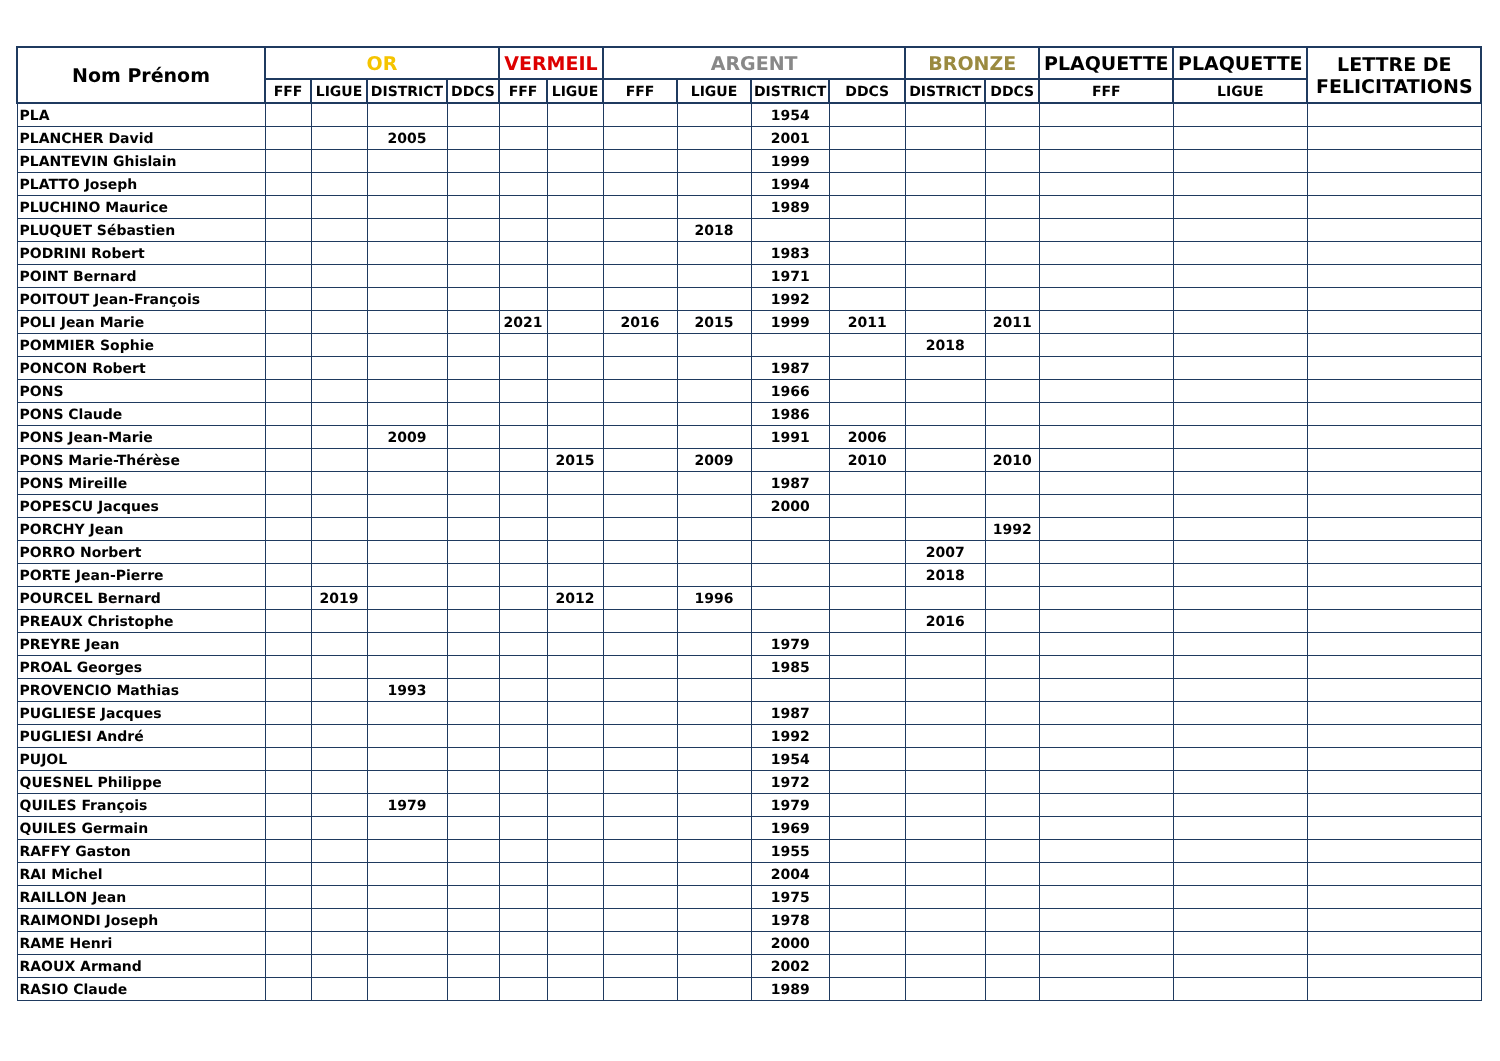| Nom Prénom | OR | | | | VERMEIL | | ARGENT | | | | BRONZE | | PLAQUETTE | PLAQUETTE | LETTRE DE FELICITATIONS |
| --- | --- | --- | --- | --- | --- | --- | --- | --- | --- | --- | --- | --- | --- | --- | --- |
| | FFF | LIGUE | DISTRICT | DDCS | FFF | LIGUE | FFF | LIGUE | DISTRICT | DDCS | DISTRICT | DDCS | FFF | LIGUE | |
| PLA | | | | | | | | | 1954 | | | | | | |
| PLANCHER David | | | 2005 | | | | | | 2001 | | | | | | |
| PLANTEVIN Ghislain | | | | | | | | | 1999 | | | | | | |
| PLATTO Joseph | | | | | | | | | 1994 | | | | | | |
| PLUCHINO Maurice | | | | | | | | | 1989 | | | | | | |
| PLUQUET Sébastien | | | | | | | | 2018 | | | | | | | |
| PODRINI Robert | | | | | | | | | 1983 | | | | | | |
| POINT Bernard | | | | | | | | | 1971 | | | | | | |
| POITOUT Jean-François | | | | | | | | | 1992 | | | | | | |
| POLI Jean Marie | | | | | 2021 | | 2016 | 2015 | 1999 | 2011 | | 2011 | | | |
| POMMIER Sophie | | | | | | | | | | | 2018 | | | | |
| PONCON Robert | | | | | | | | | 1987 | | | | | | |
| PONS | | | | | | | | | 1966 | | | | | | |
| PONS Claude | | | | | | | | | 1986 | | | | | | |
| PONS Jean-Marie | | | 2009 | | | | | | 1991 | 2006 | | | | | |
| PONS Marie-Thérèse | | | | | | 2015 | | 2009 | | 2010 | | 2010 | | | |
| PONS Mireille | | | | | | | | | 1987 | | | | | | |
| POPESCU Jacques | | | | | | | | | 2000 | | | | | | |
| PORCHY Jean | | | | | | | | | | | | 1992 | | | |
| PORRO Norbert | | | | | | | | | | | 2007 | | | | |
| PORTE Jean-Pierre | | | | | | | | | | | 2018 | | | | |
| POURCEL Bernard | | 2019 | | | | 2012 | | 1996 | | | | | | | |
| PREAUX Christophe | | | | | | | | | | | 2016 | | | | |
| PREYRE Jean | | | | | | | | | 1979 | | | | | | |
| PROAL Georges | | | | | | | | | 1985 | | | | | | |
| PROVENCIO Mathias | | | 1993 | | | | | | | | | | | | |
| PUGLIESE Jacques | | | | | | | | | 1987 | | | | | | |
| PUGLIESI André | | | | | | | | | 1992 | | | | | | |
| PUJOL | | | | | | | | | 1954 | | | | | | |
| QUESNEL Philippe | | | | | | | | | 1972 | | | | | | |
| QUILES François | | | 1979 | | | | | | 1979 | | | | | | |
| QUILES Germain | | | | | | | | | 1969 | | | | | | |
| RAFFY Gaston | | | | | | | | | 1955 | | | | | | |
| RAI Michel | | | | | | | | | 2004 | | | | | | |
| RAILLON Jean | | | | | | | | | 1975 | | | | | | |
| RAIMONDI Joseph | | | | | | | | | 1978 | | | | | | |
| RAME Henri | | | | | | | | | 2000 | | | | | | |
| RAOUX Armand | | | | | | | | | 2002 | | | | | | |
| RASIO Claude | | | | | | | | | 1989 | | | | | | |